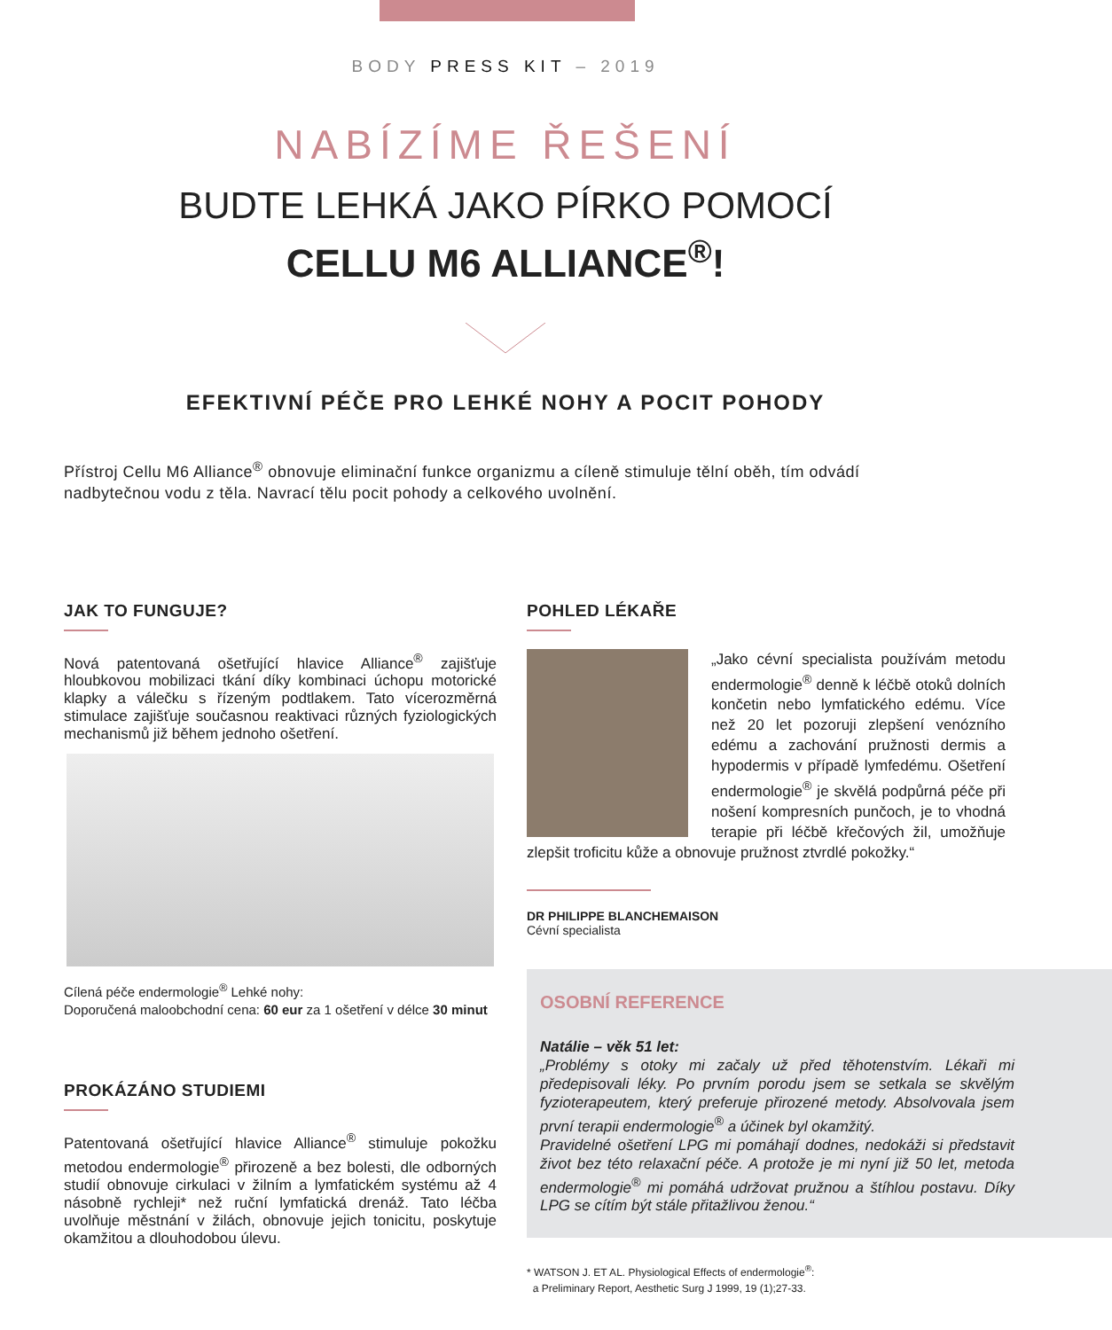BODY PRESS KIT – 2019
NABÍZÍME ŘEŠENÍ
BUDTE LEHKÁ JAKO PÍRKO POMOCÍ
CELLU M6 ALLIANCE<sup>®</sup>!
EFEKTIVNÍ PÉČE PRO LEHKÉ NOHY A POCIT POHODY
Přístroj Cellu M6 Alliance<sup>®</sup> obnovuje eliminační funkce organizmu a cíleně stimuluje tělní oběh, tím odvádí nadbytečnou vodu z těla. Navrací tělu pocit pohody a celkového uvolnění.
JAK TO FUNGUJE?
Nová patentovaná ošetřující hlavice Alliance<sup>®</sup> zajišťuje hloubkovou mobilizaci tkání díky kombinaci úchopu motorické klapky a válečku s řízeným podtlakem. Tato vícerozměrná stimulace zajišťuje současnou reaktivaci různých fyziologických mechanismů již během jednoho ošetření.
Cílená péče endermologie<sup>®</sup> Lehké nohy:
Doporučená maloobchodní cena: 60 eur za 1 ošetření v délce 30 minut
PROKÁZÁNO STUDIEMI
Patentovaná ošetřující hlavice Alliance<sup>®</sup> stimuluje pokožku metodou endermologie<sup>®</sup> přirozeně a bez bolesti, dle odborných studií obnovuje cirkulaci v žilním a lymfatickém systému až 4 násobně rychleji* než ruční lymfatická drenáž. Tato léčba uvolňuje městnání v žilách, obnovuje jejich tonicitu, poskytuje okamžitou a dlouhodobou úlevu.
POHLED LÉKAŘE
„Jako cévní specialista používám metodu endermologie<sup>®</sup> denně k léčbě otoků dolních končetin nebo lymfatického edému. Více než 20 let pozoruji zlepšení venózního edému a zachování pružnosti dermis a hypodermis v případě lymfedému. Ošetření endermologie<sup>®</sup> je skvělá podpůrná péče při nošení kompresních punčoch, je to vhodná terapie při léčbě křečových žil, umožňuje zlepšit troficitu kůže a obnovuje pružnost ztvrdlé pokožky.“
DR PHILIPPE BLANCHEMAISON
Cévní specialista
OSOBNÍ REFERENCE
Natálie – věk 51 let:
„Problémy s otoky mi začaly už před těhotenstvím. Lékaři mi předepisovali léky. Po prvním porodu jsem se setkala se skvělým fyzioterapeutem, který preferuje přirozené metody. Absolvovala jsem první terapii endermologie<sup>®</sup> a účinek byl okamžitý.
Pravidelné ošetření LPG mi pomáhají dodnes, nedokáži si představit život bez této relaxační péče. A protože je mi nyní již 50 let, metoda endermologie<sup>®</sup> mi pomáhá udržovat pružnou a štíhlou postavu. Díky LPG se cítím být stále přitažlivou ženou.“
* WATSON J. ET AL. Physiological Effects of endermologie<sup>®</sup>:
a Preliminary Report, Aesthetic Surg J 1999, 19 (1);27-33.